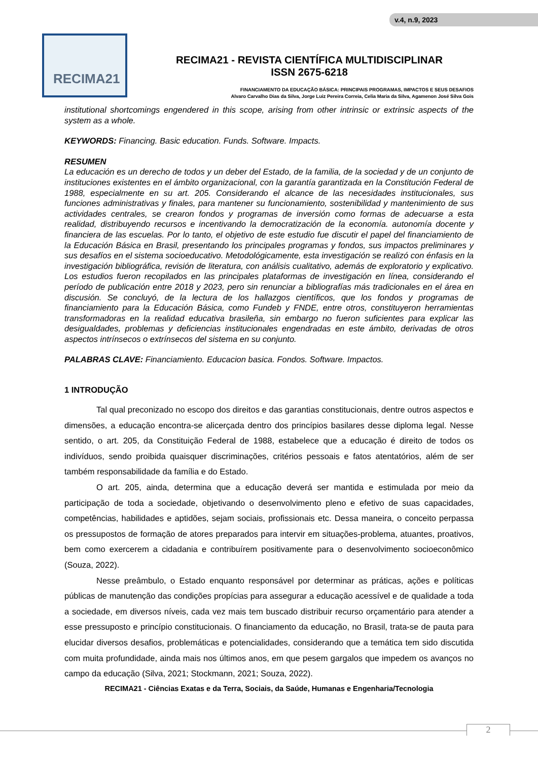v.4, n.9, 2023
RECIMA21
RECIMA21 - REVISTA CIENTÍFICA MULTIDISCIPLINAR
ISSN 2675-6218
FINANCIAMENTO DA EDUCAÇÃO BÁSICA: PRINCIPAIS PROGRAMAS, IMPACTOS E SEUS DESAFIOS
Alvaro Carvalho Dias da Silva, Jorge Luiz Pereira Correia, Celia Maria da Silva, Agamenon José Silva Gois
institutional shortcomings engendered in this scope, arising from other intrinsic or extrinsic aspects of the system as a whole.
KEYWORDS: Financing. Basic education. Funds. Software. Impacts.
RESUMEN
La educación es un derecho de todos y un deber del Estado, de la familia, de la sociedad y de un conjunto de instituciones existentes en el ámbito organizacional, con la garantía garantizada en la Constitución Federal de 1988, especialmente en su art. 205. Considerando el alcance de las necesidades institucionales, sus funciones administrativas y finales, para mantener su funcionamiento, sostenibilidad y mantenimiento de sus actividades centrales, se crearon fondos y programas de inversión como formas de adecuarse a esta realidad, distribuyendo recursos e incentivando la democratización de la economía. autonomía docente y financiera de las escuelas. Por lo tanto, el objetivo de este estudio fue discutir el papel del financiamiento de la Educación Básica en Brasil, presentando los principales programas y fondos, sus impactos preliminares y sus desafíos en el sistema socioeducativo. Metodológicamente, esta investigación se realizó con énfasis en la investigación bibliográfica, revisión de literatura, con análisis cualitativo, además de exploratorio y explicativo. Los estudios fueron recopilados en las principales plataformas de investigación en línea, considerando el período de publicación entre 2018 y 2023, pero sin renunciar a bibliografías más tradicionales en el área en discusión. Se concluyó, de la lectura de los hallazgos científicos, que los fondos y programas de financiamiento para la Educación Básica, como Fundeb y FNDE, entre otros, constituyeron herramientas transformadoras en la realidad educativa brasileña, sin embargo no fueron suficientes para explicar las desigualdades, problemas y deficiencias institucionales engendradas en este ámbito, derivadas de otros aspectos intrínsecos o extrínsecos del sistema en su conjunto.
PALABRAS CLAVE: Financiamiento. Educacion basica. Fondos. Software. Impactos.
1 INTRODUÇÃO
Tal qual preconizado no escopo dos direitos e das garantias constitucionais, dentre outros aspectos e dimensões, a educação encontra-se alicerçada dentro dos princípios basilares desse diploma legal. Nesse sentido, o art. 205, da Constituição Federal de 1988, estabelece que a educação é direito de todos os indivíduos, sendo proibida quaisquer discriminações, critérios pessoais e fatos atentatórios, além de ser também responsabilidade da família e do Estado.
O art. 205, ainda, determina que a educação deverá ser mantida e estimulada por meio da participação de toda a sociedade, objetivando o desenvolvimento pleno e efetivo de suas capacidades, competências, habilidades e aptidões, sejam sociais, profissionais etc. Dessa maneira, o conceito perpassa os pressupostos de formação de atores preparados para intervir em situações-problema, atuantes, proativos, bem como exercerem a cidadania e contribuírem positivamente para o desenvolvimento socioeconômico (Souza, 2022).
Nesse preâmbulo, o Estado enquanto responsável por determinar as práticas, ações e políticas públicas de manutenção das condições propícias para assegurar a educação acessível e de qualidade a toda a sociedade, em diversos níveis, cada vez mais tem buscado distribuir recurso orçamentário para atender a esse pressuposto e princípio constitucionais. O financiamento da educação, no Brasil, trata-se de pauta para elucidar diversos desafios, problemáticas e potencialidades, considerando que a temática tem sido discutida com muita profundidade, ainda mais nos últimos anos, em que pesem gargalos que impedem os avanços no campo da educação (Silva, 2021; Stockmann, 2021; Souza, 2022).
RECIMA21 - Ciências Exatas e da Terra, Sociais, da Saúde, Humanas e Engenharia/Tecnologia
2